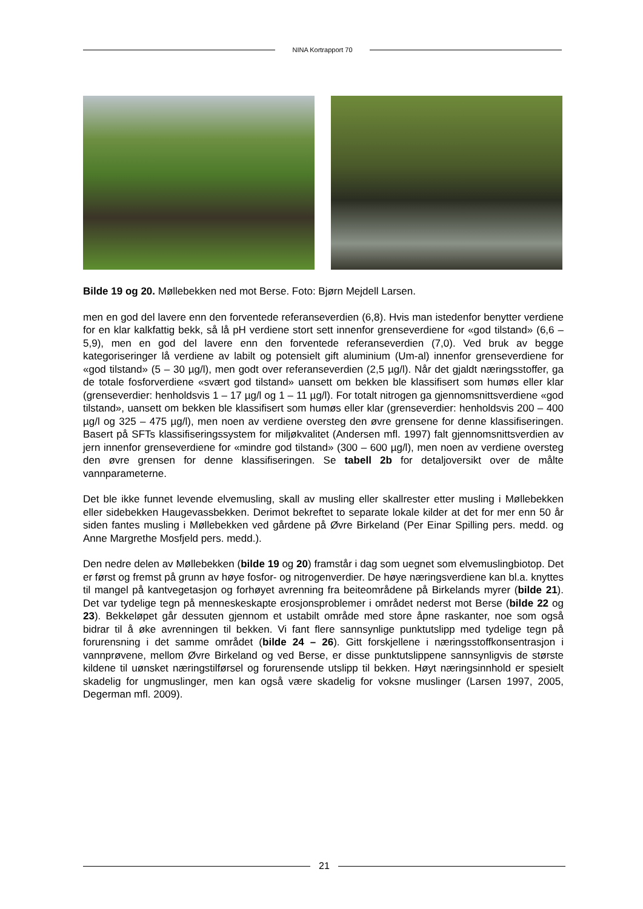NINA Kortrapport 70
Bilde 19 og 20. Møllebekken ned mot Berse. Foto: Bjørn Mejdell Larsen.
men en god del lavere enn den forventede referanseverdien (6,8). Hvis man istedenfor benytter verdiene for en klar kalkfattig bekk, så lå pH verdiene stort sett innenfor grenseverdiene for «god tilstand» (6,6 – 5,9), men en god del lavere enn den forventede referanseverdien (7,0). Ved bruk av begge kategoriseringer lå verdiene av labilt og potensielt gift aluminium (Um-al) innenfor grenseverdiene for «god tilstand» (5 – 30 µg/l), men godt over referanseverdien (2,5 µg/l). Når det gjaldt næringsstoffer, ga de totale fosforverdiene «svært god tilstand» uansett om bekken ble klassifisert som humøs eller klar (grenseverdier: henholdsvis 1 – 17 µg/l og 1 – 11 µg/l). For totalt nitrogen ga gjennomsnittsverdiene «god tilstand», uansett om bekken ble klassifisert som humøs eller klar (grenseverdier: henholdsvis 200 – 400 µg/l og 325 – 475 µg/l), men noen av verdiene oversteg den øvre grensene for denne klassifiseringen. Basert på SFTs klassifiseringssystem for miljøkvalitet (Andersen mfl. 1997) falt gjennomsnittsverdien av jern innenfor grenseverdiene for «mindre god tilstand» (300 – 600 µg/l), men noen av verdiene oversteg den øvre grensen for denne klassifiseringen. Se tabell 2b for detaljoversikt over de målte vannparameterne.
Det ble ikke funnet levende elvemusling, skall av musling eller skallrester etter musling i Møllebekken eller sidebekken Haugevassbekken. Derimot bekreftet to separate lokale kilder at det for mer enn 50 år siden fantes musling i Møllebekken ved gårdene på Øvre Birkeland (Per Einar Spilling pers. medd. og Anne Margrethe Mosfjeld pers. medd.).
Den nedre delen av Møllebekken (bilde 19 og 20) framstår i dag som uegnet som elvemuslingbiotop. Det er først og fremst på grunn av høye fosfor- og nitrogenverdier. De høye næringsverdiene kan bl.a. knyttes til mangel på kantvegetasjon og forhøyet avrenning fra beiteområdene på Birkelands myrer (bilde 21). Det var tydelige tegn på menneskeskapte erosjonsproblemer i området nederst mot Berse (bilde 22 og 23). Bekkeløpet går dessuten gjennom et ustabilt område med store åpne raskanter, noe som også bidrar til å øke avrenningen til bekken. Vi fant flere sannsynlige punktutslipp med tydelige tegn på forurensning i det samme området (bilde 24 – 26). Gitt forskjellene i næringsstoffkonsentrasjon i vannprøvene, mellom Øvre Birkeland og ved Berse, er disse punktutslippene sannsynligvis de største kildene til uønsket næringstilførsel og forurensende utslipp til bekken. Høyt næringsinnhold er spesielt skadelig for ungmuslinger, men kan også være skadelig for voksne muslinger (Larsen 1997, 2005, Degerman mfl. 2009).
21